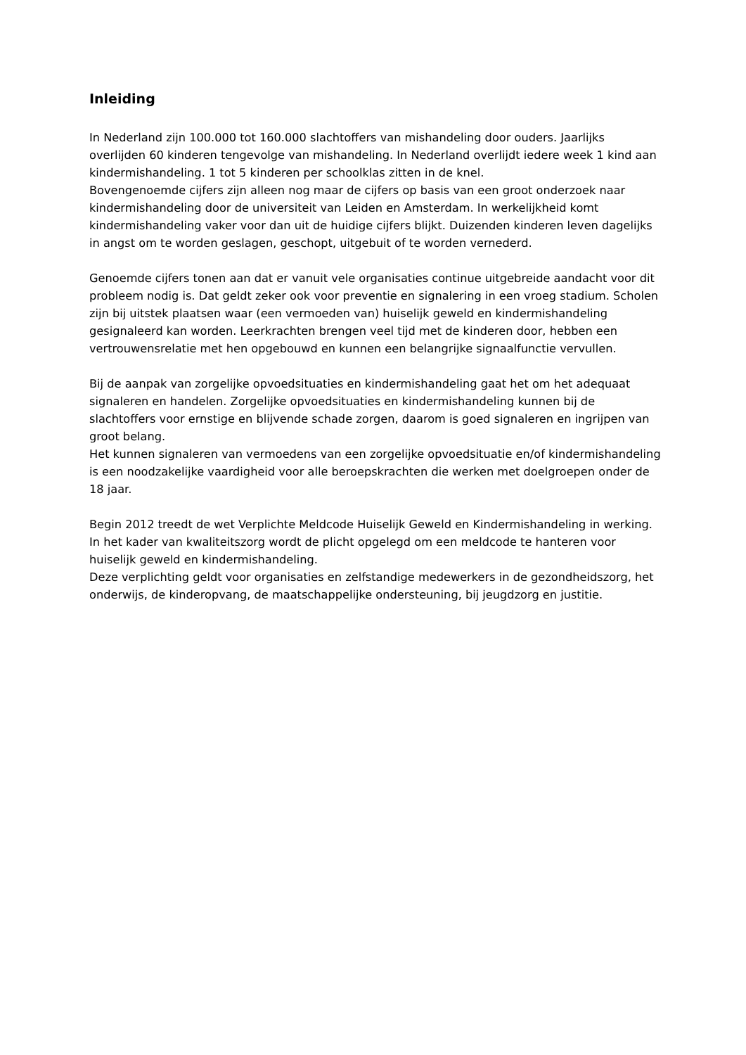Inleiding
In Nederland zijn 100.000 tot 160.000 slachtoffers van mishandeling door ouders. Jaarlijks overlijden 60 kinderen tengevolge van mishandeling. In Nederland overlijdt iedere week 1 kind aan kindermishandeling. 1 tot 5 kinderen per schoolklas zitten in de knel.
Bovengenoemde cijfers zijn alleen nog maar de cijfers op basis van een groot onderzoek naar kindermishandeling door de universiteit van Leiden en Amsterdam. In werkelijkheid komt kindermishandeling vaker voor dan uit de huidige cijfers blijkt. Duizenden kinderen leven dagelijks in angst om te worden geslagen, geschopt, uitgebuit of te worden vernederd.
Genoemde cijfers tonen aan dat er vanuit vele organisaties continue uitgebreide aandacht voor dit probleem nodig is. Dat geldt zeker ook voor preventie en signalering in een vroeg stadium. Scholen zijn bij uitstek plaatsen waar (een vermoeden van) huiselijk geweld en kindermishandeling gesignaleerd kan worden. Leerkrachten brengen veel tijd met de kinderen door, hebben een vertrouwensrelatie met hen opgebouwd en kunnen een belangrijke signaalfunctie vervullen.
Bij de aanpak van zorgelijke opvoedsituaties en kindermishandeling gaat het om het adequaat signaleren en handelen. Zorgelijke opvoedsituaties en kindermishandeling kunnen bij de slachtoffers voor ernstige en blijvende schade zorgen, daarom is goed signaleren en ingrijpen van groot belang.
Het kunnen signaleren van vermoedens van een zorgelijke opvoedsituatie en/of kindermishandeling is een noodzakelijke vaardigheid voor alle beroepskrachten die werken met doelgroepen onder de 18 jaar.
Begin 2012 treedt de wet Verplichte Meldcode Huiselijk Geweld en Kindermishandeling in werking. In het kader van kwaliteitszorg wordt de plicht opgelegd om een meldcode te hanteren voor huiselijk geweld en kindermishandeling.
Deze verplichting geldt voor organisaties en zelfstandige medewerkers in de gezondheidszorg, het onderwijs, de kinderopvang, de maatschappelijke ondersteuning, bij jeugdzorg en justitie.